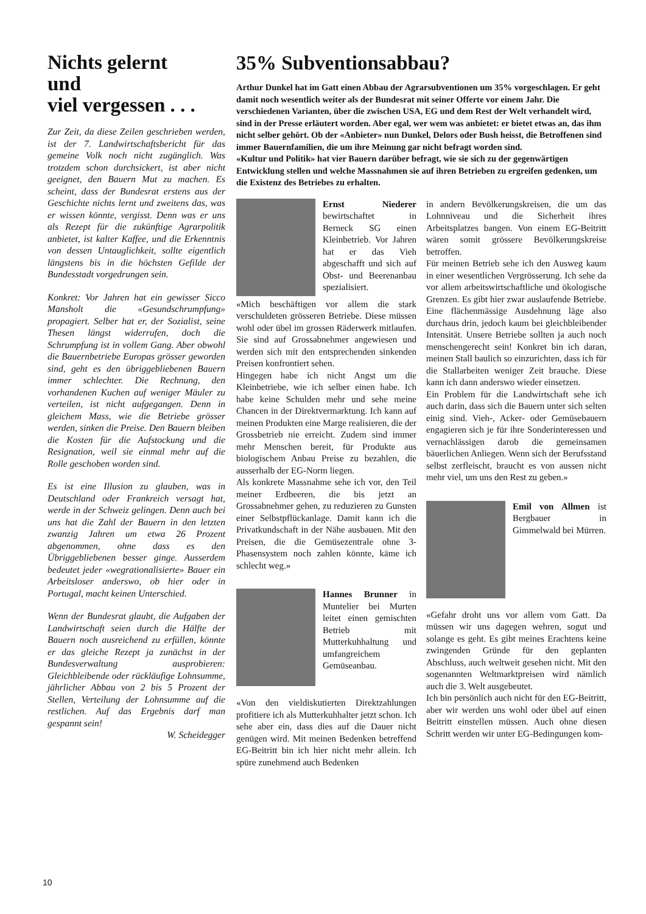Nichts gelernt
und
viel vergessen . . .
Zur Zeit, da diese Zeilen geschrieben werden, ist der 7. Landwirtschaftsbericht für das gemeine Volk noch nicht zugänglich. Was trotzdem schon durchsickert, ist aber nicht geeignet, den Bauern Mut zu machen. Es scheint, dass der Bundesrat erstens aus der Geschichte nichts lernt und zweitens das, was er wissen könnte, vergisst. Denn was er uns als Rezept für die zukünftige Agrarpolitik anbietet, ist kalter Kaffee, und die Erkenntnis von dessen Untauglichkeit, sollte eigentlich längstens bis in die höchsten Gefilde der Bundesstadt vorgedrungen sein.
Konkret: Vor Jahren hat ein gewisser Sicco Mansholt die «Gesundschrumpfung» propagiert. Selber hat er, der Sozialist, seine Thesen längst widerrufen, doch die Schrumpfung ist in vollem Gang. Aber obwohl die Bauernbetriebe Europas grösser geworden sind, geht es den übriggebliebenen Bauern immer schlechter. Die Rechnung, den vorhandenen Kuchen auf weniger Mäuler zu verteilen, ist nicht aufgegangen. Denn in gleichem Mass, wie die Betriebe grösser werden, sinken die Preise. Den Bauern bleiben die Kosten für die Aufstockung und die Resignation, weil sie einmal mehr auf die Rolle geschoben worden sind.
Es ist eine Illusion zu glauben, was in Deutschland oder Frankreich versagt hat, werde in der Schweiz gelingen. Denn auch bei uns hat die Zahl der Bauern in den letzten zwanzig Jahren um etwa 26 Prozent abgenommen, ohne dass es den Übriggebliebenen besser ginge. Ausserdem bedeutet jeder «wegrationalisierte» Bauer ein Arbeitsloser anderswo, ob hier oder in Portugal, macht keinen Unterschied.
Wenn der Bundesrat glaubt, die Aufgaben der Landwirtschaft seien durch die Hälfte der Bauern noch ausreichend zu erfüllen, könnte er das gleiche Rezept ja zunächst in der Bundesverwaltung ausprobieren: Gleichbleibende oder rückläufige Lohnsumme, jährlicher Abbau von 2 bis 5 Prozent der Stellen, Verteilung der Lohnsumme auf die restlichen. Auf das Ergebnis darf man gespannt sein!
W. Scheidegger
35% Subventionsabbau?
Arthur Dunkel hat im Gatt einen Abbau der Agrarsubventionen um 35% vorgeschlagen. Er geht damit noch wesentlich weiter als der Bundesrat mit seiner Offerte vor einem Jahr. Die verschiedenen Varianten, über die zwischen USA, EG und dem Rest der Welt verhandelt wird, sind in der Presse erläutert worden. Aber egal, wer wem was anbietet: er bietet etwas an, das ihm nicht selber gehört. Ob der «Anbieter» nun Dunkel, Delors oder Bush heisst, die Betroffenen sind immer Bauernfamilien, die um ihre Meinung gar nicht befragt worden sind.
«Kultur und Politik» hat vier Bauern darüber befragt, wie sie sich zu der gegenwärtigen Entwicklung stellen und welche Massnahmen sie auf ihren Betrieben zu ergreifen gedenken, um die Existenz des Betriebes zu erhalten.
Ernst Niederer bewirtschaftet in Berneck SG einen Kleinbetrieb. Vor Jahren hat er das Vieh abgeschafft und sich auf Obst- und Beerenanbau spezialisiert.
«Mich beschäftigen vor allem die stark verschuldeten grösseren Betriebe. Diese müssen wohl oder übel im grossen Räderwerk mitlaufen. Sie sind auf Grossabnehmer angewiesen und werden sich mit den entsprechenden sinkenden Preisen konfrontiert sehen.
Hingegen habe ich nicht Angst um die Kleinbetriebe, wie ich selber einen habe. Ich habe keine Schulden mehr und sehe meine Chancen in der Direktvermarktung. Ich kann auf meinen Produkten eine Marge realisieren, die der Grossbetrieb nie erreicht. Zudem sind immer mehr Menschen bereit, für Produkte aus biologischem Anbau Preise zu bezahlen, die ausserhalb der EG-Norm liegen.
Als konkrete Massnahme sehe ich vor, den Teil meiner Erdbeeren, die bis jetzt an Grossabnehmer gehen, zu reduzieren zu Gunsten einer Selbstpflückanlage. Damit kann ich die Privatkundschaft in der Nähe ausbauen. Mit den Preisen, die die Gemüsezentrale ohne 3-Phasensystem noch zahlen könnte, käme ich schlecht weg.»
Hannes Brunner in Muntelier bei Murten leitet einen gemischten Betrieb mit Mutterkuhhaltung und umfangreichem Gemüseanbau.
«Von den vieldiskutierten Direktzahlungen profitiere ich als Mutterkuhhalter jetzt schon. Ich sehe aber ein, dass dies auf die Dauer nicht genügen wird. Mit meinen Bedenken betreffend EG-Beitritt bin ich hier nicht mehr allein. Ich spüre zunehmend auch Bedenken
in andern Bevölkerungskreisen, die um das Lohnniveau und die Sicherheit ihres Arbeitsplatzes bangen. Von einem EG-Beitritt wären somit grössere Bevölkerungskreise betroffen.
Für meinen Betrieb sehe ich den Ausweg kaum in einer wesentlichen Vergrösserung. Ich sehe da vor allem arbeitswirtschaftliche und ökologische Grenzen. Es gibt hier zwar auslaufende Betriebe. Eine flächenmässige Ausdehnung läge also durchaus drin, jedoch kaum bei gleichbleibender Intensität. Unsere Betriebe sollten ja auch noch menschengerecht sein! Konkret bin ich daran, meinen Stall baulich so einzurichten, dass ich für die Stallarbeiten weniger Zeit brauche. Diese kann ich dann anderswo wieder einsetzen.
Ein Problem für die Landwirtschaft sehe ich auch darin, dass sich die Bauern unter sich selten einig sind. Vieh-, Acker- oder Gemüsebauern engagieren sich je für ihre Sonderinteressen und vernachlässigen darob die gemeinsamen bäuerlichen Anliegen. Wenn sich der Berufsstand selbst zerfleischt, braucht es von aussen nicht mehr viel, um uns den Rest zu geben.»
Emil von Allmen ist Bergbauer in Gimmelwald bei Mürren.
«Gefahr droht uns vor allem vom Gatt. Da müssen wir uns dagegen wehren, sogut und solange es geht. Es gibt meines Erachtens keine zwingenden Gründe für den geplanten Abschluss, auch weltweit gesehen nicht. Mit den sogenannten Weltmarktpreisen wird nämlich auch die 3. Welt ausgebeutet.
Ich bin persönlich auch nicht für den EG-Beitritt, aber wir werden uns wohl oder übel auf einen Beitritt einstellen müssen. Auch ohne diesen Schritt werden wir unter EG-Bedingungen kom-
10